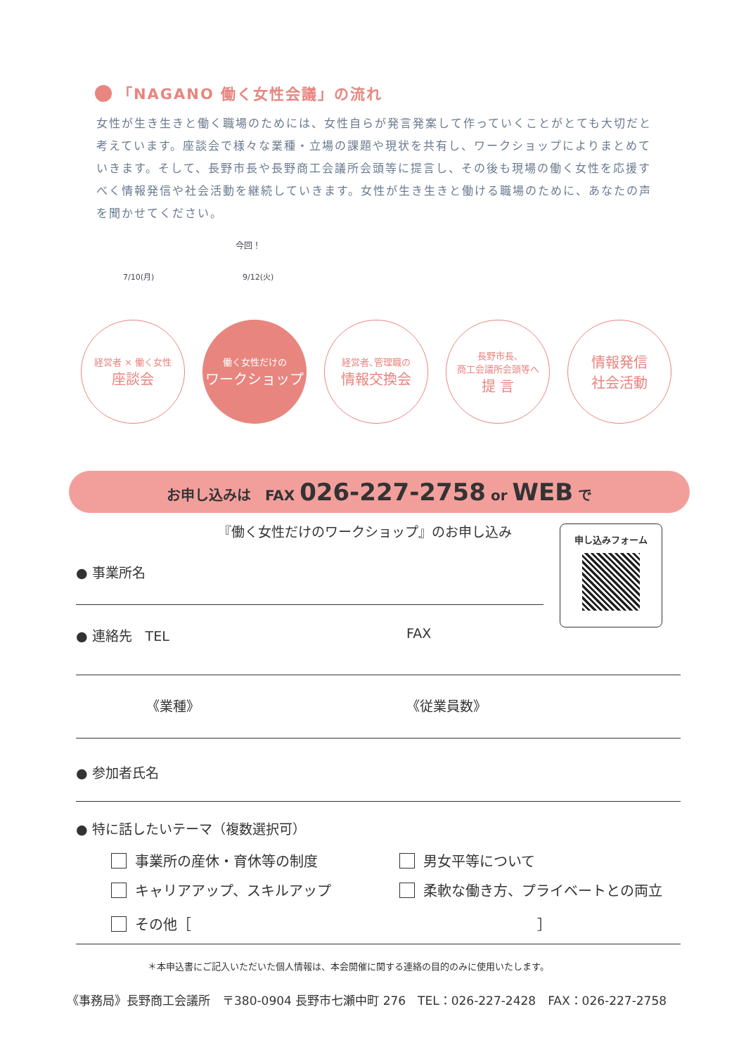「NAGANO 働く女性会議」の流れ
女性が生き生きと働く職場のためには、女性自らが発言発案して作っていくことがとても大切だと考えています。座談会で様々な業種・立場の課題や現状を共有し、ワークショップによりまとめていきます。そして、長野市長や長野商工会議所会頭等に提言し、その後も現場の働く女性を応援すべく情報発信や社会活動を継続していきます。女性が生き生きと働ける職場のために、あなたの声を聞かせてください。
今回！
7/10(月) 9/12(火)
経営者 × 働く女性
座談会
働く女性だけの
ワークショップ
経営者､管理職の
情報交換会
長野市長､
商工会議所会頭等へ
提 言
情報発信
社会活動
お申し込みは　FAX 026-227-2758 or WEB で
『働く女性だけのワークショップ』のお申し込み
申し込みフォーム
● 事業所名
● 連絡先　TEL FAX
《業種》 《従業員数》
● 参加者氏名
● 特に話したいテーマ（複数選択可）
事業所の産休・育休等の制度 男女平等について
キャリアアップ、スキルアップ 柔軟な働き方、プライベートとの両立
その他［ ］
＊本申込書にご記入いただいた個人情報は、本会開催に関する連絡の目的のみに使用いたします。
《事務局》長野商工会議所　〒380-0904 長野市七瀬中町 276　TEL：026-227-2428　FAX：026-227-2758